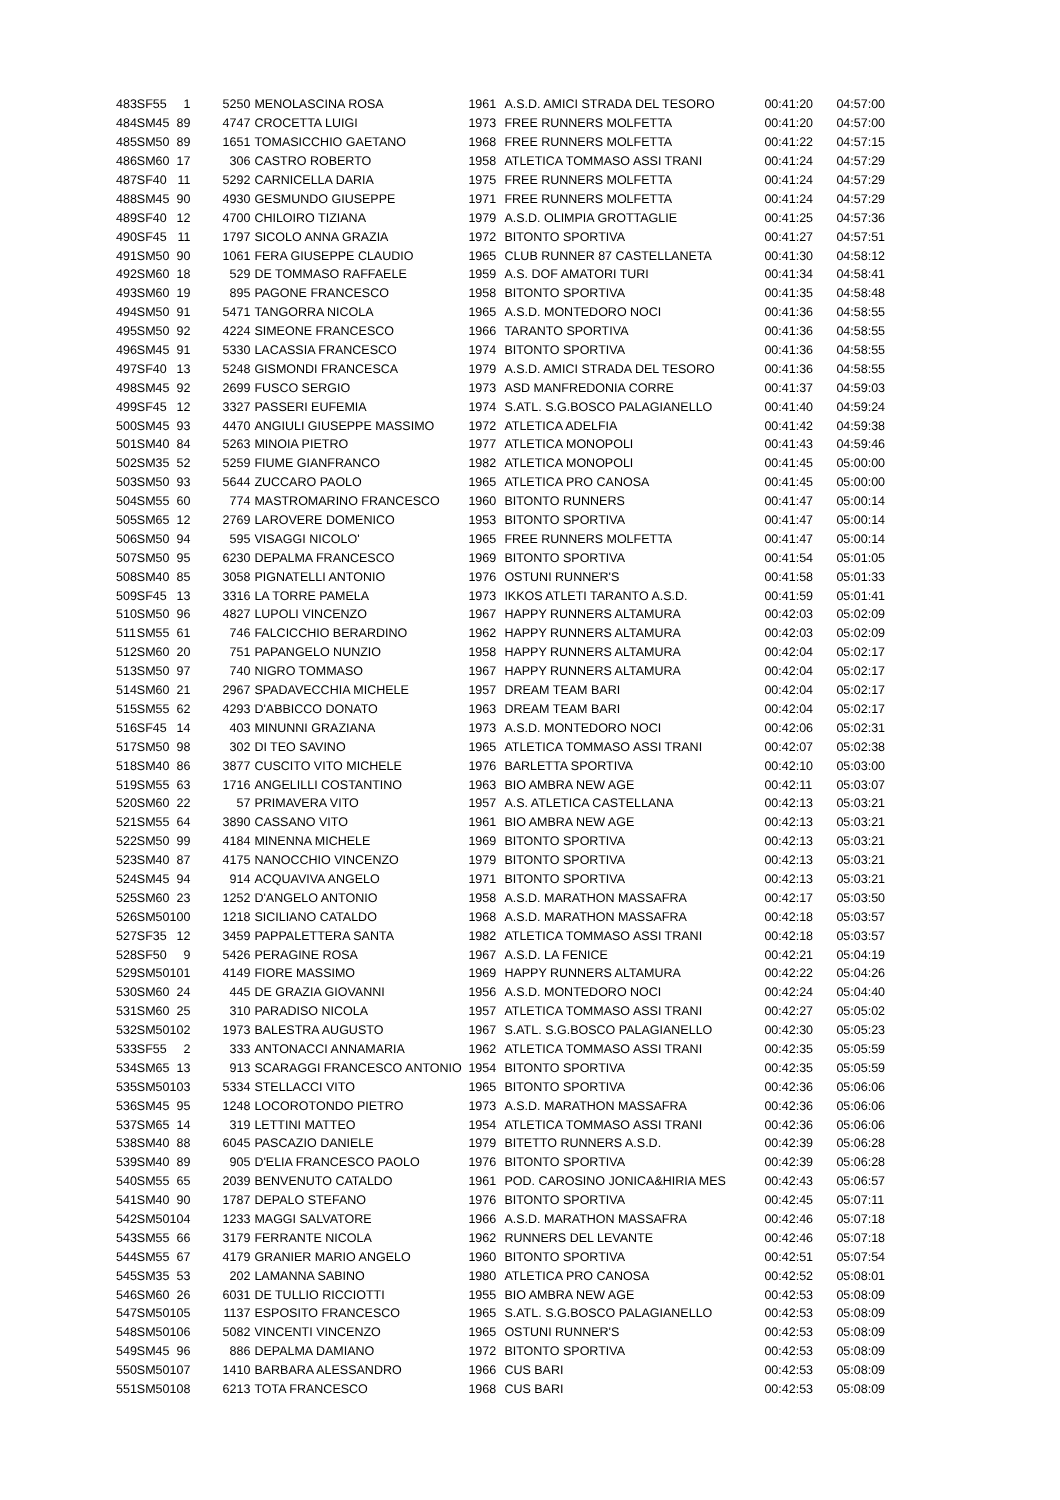| 483 | SF55 | 1 | 5250 | MENOLASCINA ROSA | 1961 | A.S.D. AMICI STRADA DEL TESORO | 00:41:20 | 04:57:00 |
| 484 | SM45 | 89 | 4747 | CROCETTA LUIGI | 1973 | FREE RUNNERS MOLFETTA | 00:41:20 | 04:57:00 |
| 485 | SM50 | 89 | 1651 | TOMASICCHIO GAETANO | 1968 | FREE RUNNERS MOLFETTA | 00:41:22 | 04:57:15 |
| 486 | SM60 | 17 | 306 | CASTRO ROBERTO | 1958 | ATLETICA TOMMASO ASSI TRANI | 00:41:24 | 04:57:29 |
| 487 | SF40 | 11 | 5292 | CARNICELLA DARIA | 1975 | FREE RUNNERS MOLFETTA | 00:41:24 | 04:57:29 |
| 488 | SM45 | 90 | 4930 | GESMUNDO GIUSEPPE | 1971 | FREE RUNNERS MOLFETTA | 00:41:24 | 04:57:29 |
| 489 | SF40 | 12 | 4700 | CHILOIRO TIZIANA | 1979 | A.S.D. OLIMPIA GROTTAGLIE | 00:41:25 | 04:57:36 |
| 490 | SF45 | 11 | 1797 | SICOLO ANNA GRAZIA | 1972 | BITONTO SPORTIVA | 00:41:27 | 04:57:51 |
| 491 | SM50 | 90 | 1061 | FERA GIUSEPPE CLAUDIO | 1965 | CLUB RUNNER 87 CASTELLANETA | 00:41:30 | 04:58:12 |
| 492 | SM60 | 18 | 529 | DE TOMMASO RAFFAELE | 1959 | A.S. DOF AMATORI TURI | 00:41:34 | 04:58:41 |
| 493 | SM60 | 19 | 895 | PAGONE FRANCESCO | 1958 | BITONTO SPORTIVA | 00:41:35 | 04:58:48 |
| 494 | SM50 | 91 | 5471 | TANGORRA NICOLA | 1965 | A.S.D. MONTEDORO NOCI | 00:41:36 | 04:58:55 |
| 495 | SM50 | 92 | 4224 | SIMEONE FRANCESCO | 1966 | TARANTO SPORTIVA | 00:41:36 | 04:58:55 |
| 496 | SM45 | 91 | 5330 | LACASSIA FRANCESCO | 1974 | BITONTO SPORTIVA | 00:41:36 | 04:58:55 |
| 497 | SF40 | 13 | 5248 | GISMONDI FRANCESCA | 1979 | A.S.D. AMICI STRADA DEL TESORO | 00:41:36 | 04:58:55 |
| 498 | SM45 | 92 | 2699 | FUSCO SERGIO | 1973 | ASD MANFREDONIA CORRE | 00:41:37 | 04:59:03 |
| 499 | SF45 | 12 | 3327 | PASSERI EUFEMIA | 1974 | S.ATL. S.G.BOSCO PALAGIANELLO | 00:41:40 | 04:59:24 |
| 500 | SM45 | 93 | 4470 | ANGIULI GIUSEPPE MASSIMO | 1972 | ATLETICA ADELFIA | 00:41:42 | 04:59:38 |
| 501 | SM40 | 84 | 5263 | MINOIA PIETRO | 1977 | ATLETICA MONOPOLI | 00:41:43 | 04:59:46 |
| 502 | SM35 | 52 | 5259 | FIUME GIANFRANCO | 1982 | ATLETICA MONOPOLI | 00:41:45 | 05:00:00 |
| 503 | SM50 | 93 | 5644 | ZUCCARO PAOLO | 1965 | ATLETICA PRO CANOSA | 00:41:45 | 05:00:00 |
| 504 | SM55 | 60 | 774 | MASTROMARINO FRANCESCO | 1960 | BITONTO RUNNERS | 00:41:47 | 05:00:14 |
| 505 | SM65 | 12 | 2769 | LAROVERE DOMENICO | 1953 | BITONTO SPORTIVA | 00:41:47 | 05:00:14 |
| 506 | SM50 | 94 | 595 | VISAGGI NICOLO' | 1965 | FREE RUNNERS MOLFETTA | 00:41:47 | 05:00:14 |
| 507 | SM50 | 95 | 6230 | DEPALMA FRANCESCO | 1969 | BITONTO SPORTIVA | 00:41:54 | 05:01:05 |
| 508 | SM40 | 85 | 3058 | PIGNATELLI ANTONIO | 1976 | OSTUNI RUNNER'S | 00:41:58 | 05:01:33 |
| 509 | SF45 | 13 | 3316 | LA TORRE PAMELA | 1973 | IKKOS ATLETI TARANTO A.S.D. | 00:41:59 | 05:01:41 |
| 510 | SM50 | 96 | 4827 | LUPOLI VINCENZO | 1967 | HAPPY RUNNERS ALTAMURA | 00:42:03 | 05:02:09 |
| 511 | SM55 | 61 | 746 | FALCICCHIO BERARDINO | 1962 | HAPPY RUNNERS ALTAMURA | 00:42:03 | 05:02:09 |
| 512 | SM60 | 20 | 751 | PAPANGELO NUNZIO | 1958 | HAPPY RUNNERS ALTAMURA | 00:42:04 | 05:02:17 |
| 513 | SM50 | 97 | 740 | NIGRO TOMMASO | 1967 | HAPPY RUNNERS ALTAMURA | 00:42:04 | 05:02:17 |
| 514 | SM60 | 21 | 2967 | SPADAVECCHIA MICHELE | 1957 | DREAM TEAM BARI | 00:42:04 | 05:02:17 |
| 515 | SM55 | 62 | 4293 | D'ABBICCO DONATO | 1963 | DREAM TEAM BARI | 00:42:04 | 05:02:17 |
| 516 | SF45 | 14 | 403 | MINUNNI GRAZIANA | 1973 | A.S.D. MONTEDORO NOCI | 00:42:06 | 05:02:31 |
| 517 | SM50 | 98 | 302 | DI TEO SAVINO | 1965 | ATLETICA TOMMASO ASSI TRANI | 00:42:07 | 05:02:38 |
| 518 | SM40 | 86 | 3877 | CUSCITO VITO MICHELE | 1976 | BARLETTA SPORTIVA | 00:42:10 | 05:03:00 |
| 519 | SM55 | 63 | 1716 | ANGELILLI COSTANTINO | 1963 | BIO AMBRA NEW AGE | 00:42:11 | 05:03:07 |
| 520 | SM60 | 22 | 57 | PRIMAVERA VITO | 1957 | A.S. ATLETICA CASTELLANA | 00:42:13 | 05:03:21 |
| 521 | SM55 | 64 | 3890 | CASSANO VITO | 1961 | BIO AMBRA NEW AGE | 00:42:13 | 05:03:21 |
| 522 | SM50 | 99 | 4184 | MINENNA MICHELE | 1969 | BITONTO SPORTIVA | 00:42:13 | 05:03:21 |
| 523 | SM40 | 87 | 4175 | NANOCCHIO VINCENZO | 1979 | BITONTO SPORTIVA | 00:42:13 | 05:03:21 |
| 524 | SM45 | 94 | 914 | ACQUAVIVA ANGELO | 1971 | BITONTO SPORTIVA | 00:42:13 | 05:03:21 |
| 525 | SM60 | 23 | 1252 | D'ANGELO ANTONIO | 1958 | A.S.D. MARATHON MASSAFRA | 00:42:17 | 05:03:50 |
| 526 | SM50 | 100 | 1218 | SICILIANO CATALDO | 1968 | A.S.D. MARATHON MASSAFRA | 00:42:18 | 05:03:57 |
| 527 | SF35 | 12 | 3459 | PAPPALETTERA SANTA | 1982 | ATLETICA TOMMASO ASSI TRANI | 00:42:18 | 05:03:57 |
| 528 | SF50 | 9 | 5426 | PERAGINE ROSA | 1967 | A.S.D. LA FENICE | 00:42:21 | 05:04:19 |
| 529 | SM50 | 101 | 4149 | FIORE MASSIMO | 1969 | HAPPY RUNNERS ALTAMURA | 00:42:22 | 05:04:26 |
| 530 | SM60 | 24 | 445 | DE GRAZIA GIOVANNI | 1956 | A.S.D. MONTEDORO NOCI | 00:42:24 | 05:04:40 |
| 531 | SM60 | 25 | 310 | PARADISO NICOLA | 1957 | ATLETICA TOMMASO ASSI TRANI | 00:42:27 | 05:05:02 |
| 532 | SM50 | 102 | 1973 | BALESTRA AUGUSTO | 1967 | S.ATL. S.G.BOSCO PALAGIANELLO | 00:42:30 | 05:05:23 |
| 533 | SF55 | 2 | 333 | ANTONACCI ANNAMARIA | 1962 | ATLETICA TOMMASO ASSI TRANI | 00:42:35 | 05:05:59 |
| 534 | SM65 | 13 | 913 | SCARAGGI FRANCESCO ANTONIO | 1954 | BITONTO SPORTIVA | 00:42:35 | 05:05:59 |
| 535 | SM50 | 103 | 5334 | STELLACCI VITO | 1965 | BITONTO SPORTIVA | 00:42:36 | 05:06:06 |
| 536 | SM45 | 95 | 1248 | LOCOROTONDO PIETRO | 1973 | A.S.D. MARATHON MASSAFRA | 00:42:36 | 05:06:06 |
| 537 | SM65 | 14 | 319 | LETTINI MATTEO | 1954 | ATLETICA TOMMASO ASSI TRANI | 00:42:36 | 05:06:06 |
| 538 | SM40 | 88 | 6045 | PASCAZIO DANIELE | 1979 | BITETTO RUNNERS A.S.D. | 00:42:39 | 05:06:28 |
| 539 | SM40 | 89 | 905 | D'ELIA FRANCESCO PAOLO | 1976 | BITONTO SPORTIVA | 00:42:39 | 05:06:28 |
| 540 | SM55 | 65 | 2039 | BENVENUTO CATALDO | 1961 | POD. CAROSINO JONICA&HIRIA MES | 00:42:43 | 05:06:57 |
| 541 | SM40 | 90 | 1787 | DEPALO STEFANO | 1976 | BITONTO SPORTIVA | 00:42:45 | 05:07:11 |
| 542 | SM50 | 104 | 1233 | MAGGI SALVATORE | 1966 | A.S.D. MARATHON MASSAFRA | 00:42:46 | 05:07:18 |
| 543 | SM55 | 66 | 3179 | FERRANTE NICOLA | 1962 | RUNNERS DEL LEVANTE | 00:42:46 | 05:07:18 |
| 544 | SM55 | 67 | 4179 | GRANIER MARIO ANGELO | 1960 | BITONTO SPORTIVA | 00:42:51 | 05:07:54 |
| 545 | SM35 | 53 | 202 | LAMANNA SABINO | 1980 | ATLETICA PRO CANOSA | 00:42:52 | 05:08:01 |
| 546 | SM60 | 26 | 6031 | DE TULLIO RICCIOTTI | 1955 | BIO AMBRA NEW AGE | 00:42:53 | 05:08:09 |
| 547 | SM50 | 105 | 1137 | ESPOSITO FRANCESCO | 1965 | S.ATL. S.G.BOSCO PALAGIANELLO | 00:42:53 | 05:08:09 |
| 548 | SM50 | 106 | 5082 | VINCENTI VINCENZO | 1965 | OSTUNI RUNNER'S | 00:42:53 | 05:08:09 |
| 549 | SM45 | 96 | 886 | DEPALMA DAMIANO | 1972 | BITONTO SPORTIVA | 00:42:53 | 05:08:09 |
| 550 | SM50 | 107 | 1410 | BARBARA ALESSANDRO | 1966 | CUS BARI | 00:42:53 | 05:08:09 |
| 551 | SM50 | 108 | 6213 | TOTA FRANCESCO | 1968 | CUS BARI | 00:42:53 | 05:08:09 |